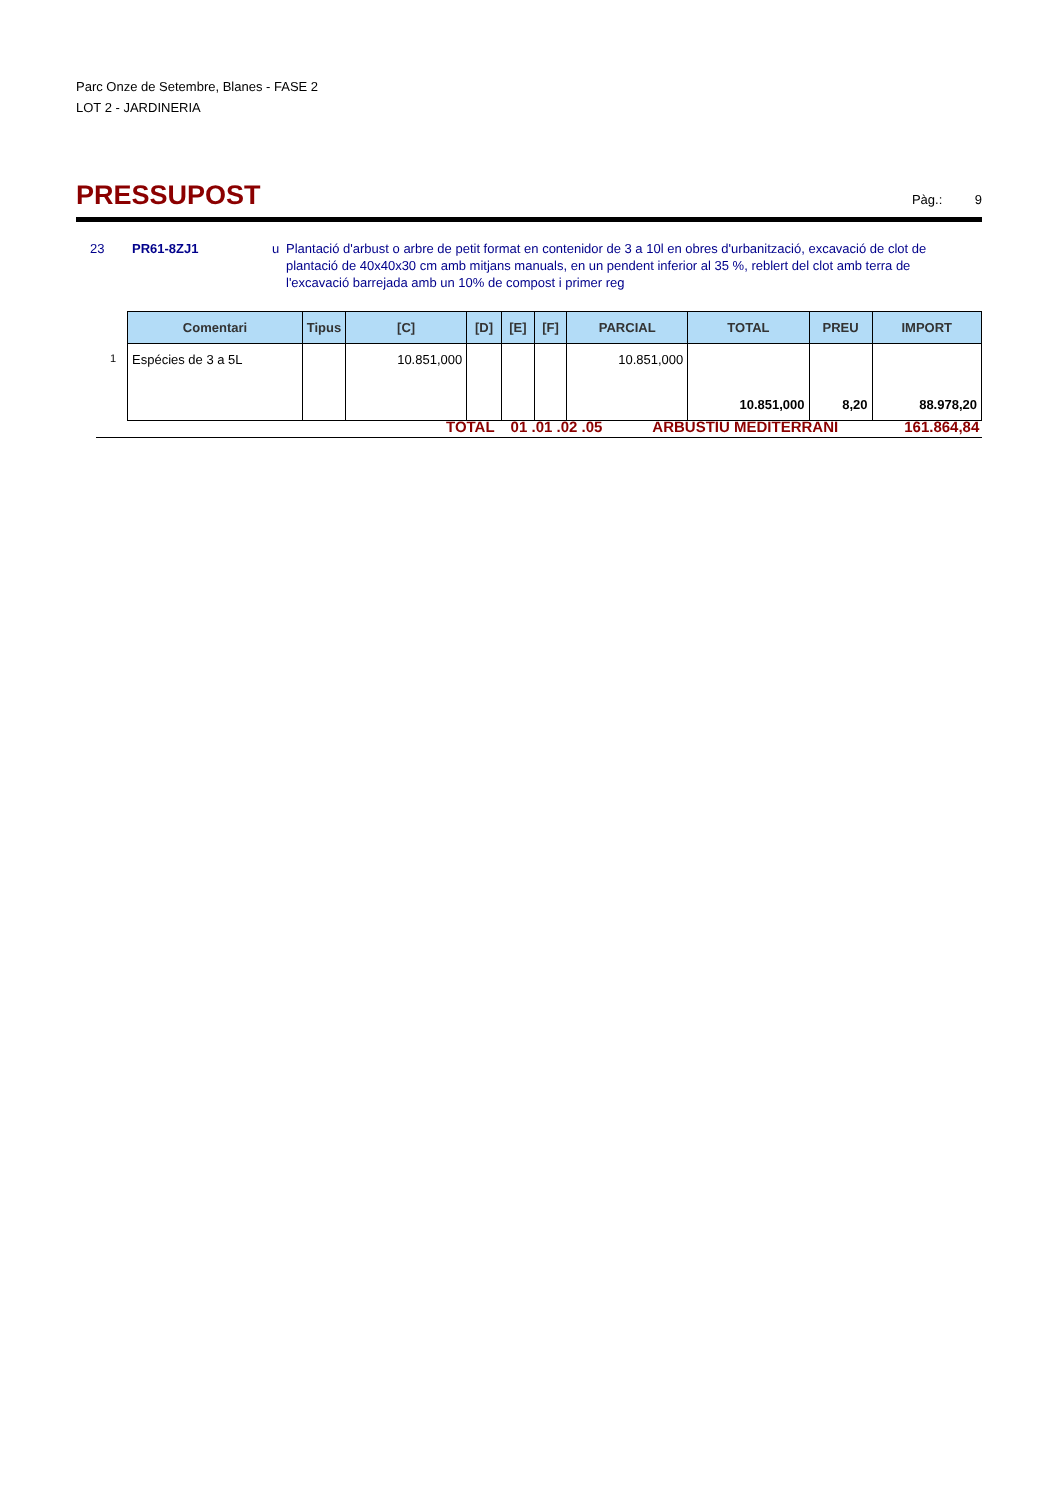Parc Onze de Setembre, Blanes - FASE 2
LOT 2 - JARDINERIA
PRESSUPOST
Pàg.: 9
23 PR61-8ZJ1 u Plantació d'arbust o arbre de petit format en contenidor de 3 a 10l en obres d'urbanització, excavació de clot de plantació de 40x40x30 cm amb mitjans manuals, en un pendent inferior al 35 %, reblert del clot amb terra de l'excavació barrejada amb un 10% de compost i primer reg
1
| Comentari | Tipus | [C] | [D] | [E] | [F] | PARCIAL | TOTAL | PREU | IMPORT |
| --- | --- | --- | --- | --- | --- | --- | --- | --- | --- |
| Espécies de 3 a 5L | | 10.851,000 | | | | 10.851,000 | 10.851,000 | 8,20 | 88.978,20 |
TOTAL 01 .01 .02 .05 ARBUSTIU MEDITERRANI 161.864,84